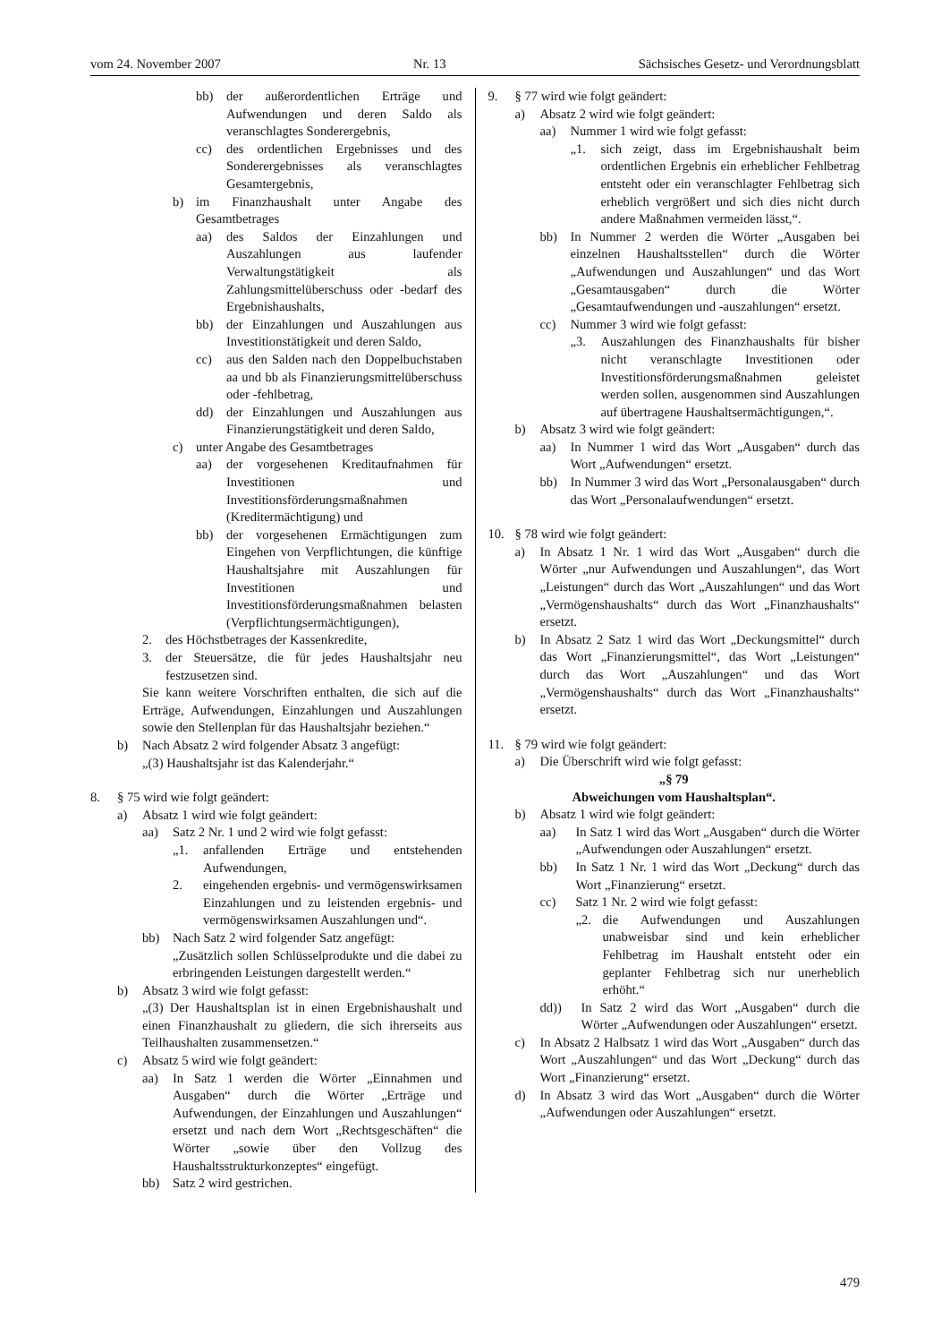vom 24. November 2007 Nr. 13 Sächsisches Gesetz- und Verordnungsblatt
bb) der außerordentlichen Erträge und Aufwendungen und deren Saldo als veranschlagtes Sonderergebnis,
cc) des ordentlichen Ergebnisses und des Sonderergebnisses als veranschlagtes Gesamtergebnis,
b) im Finanzhaushalt unter Angabe des Gesamtbetrages
aa) des Saldos der Einzahlungen und Auszahlungen aus laufender Verwaltungstätigkeit als Zahlungsmittelüberschuss oder -bedarf des Ergebnishaushalts,
bb) der Einzahlungen und Auszahlungen aus Investitionstätigkeit und deren Saldo,
cc) aus den Salden nach den Doppelbuchstaben aa und bb als Finanzierungsmittelüberschuss oder -fehlbetrag,
dd) der Einzahlungen und Auszahlungen aus Finanzierungstätigkeit und deren Saldo,
c) unter Angabe des Gesamtbetrages
aa) der vorgesehenen Kreditaufnahmen für Investitionen und Investitionsförderungsmaßnahmen (Kreditermächtigung) und
bb) der vorgesehenen Ermächtigungen zum Eingehen von Verpflichtungen, die künftige Haushaltsjahre mit Auszahlungen für Investitionen und Investitionsförderungsmaßnahmen belasten (Verpflichtungsermächtigungen),
2. des Höchstbetrages der Kassenkredite,
3. der Steuersätze, die für jedes Haushaltsjahr neu festzusetzen sind.
Sie kann weitere Vorschriften enthalten, die sich auf die Erträge, Aufwendungen, Einzahlungen und Auszahlungen sowie den Stellenplan für das Haushaltsjahr beziehen.“
b) Nach Absatz 2 wird folgender Absatz 3 angefügt:
„(3) Haushaltsjahr ist das Kalenderjahr.“
8. § 75 wird wie folgt geändert:
a) Absatz 1 wird wie folgt geändert:
aa) Satz 2 Nr. 1 und 2 wird wie folgt gefasst:
„1. anfallenden Erträge und entstehenden Aufwendungen,
2. eingehenden ergebnis- und vermögenswirksamen Einzahlungen und zu leistenden ergebnis- und vermögenswirksamen Auszahlungen und“.
bb) Nach Satz 2 wird folgender Satz angefügt:
„Zusätzlich sollen Schlüsselprodukte und die dabei zu erbringenden Leistungen dargestellt werden.“
b) Absatz 3 wird wie folgt gefasst:
„(3) Der Haushaltsplan ist in einen Ergebnishaushalt und einen Finanzhaushalt zu gliedern, die sich ihrerseits aus Teilhaushalten zusammensetzen.“
c) Absatz 5 wird wie folgt geändert:
aa) In Satz 1 werden die Wörter „Einnahmen und Ausgaben“ durch die Wörter „Erträge und Aufwendungen, der Einzahlungen und Auszahlungen“ ersetzt und nach dem Wort „Rechtsgeschäften“ die Wörter „sowie über den Vollzug des Haushaltsstrukturkonzeptes“ eingefügt.
bb) Satz 2 wird gestrichen.
9. § 77 wird wie folgt geändert:
a) Absatz 2 wird wie folgt geändert:
aa) Nummer 1 wird wie folgt gefasst:
„1. sich zeigt, dass im Ergebnishaushalt beim ordentlichen Ergebnis ein erheblicher Fehlbetrag entsteht oder ein veranschlagter Fehlbetrag sich erheblich vergrößert und sich dies nicht durch andere Maßnahmen vermeiden lässt,“.
bb) In Nummer 2 werden die Wörter „Ausgaben bei einzelnen Haushaltsstellen“ durch die Wörter „Aufwendungen und Auszahlungen“ und das Wort „Gesamtausgaben“ durch die Wörter „Gesamtaufwendungen und -auszahlungen“ ersetzt.
cc) Nummer 3 wird wie folgt gefasst:
„3. Auszahlungen des Finanzhaushalts für bisher nicht veranschlagte Investitionen oder Investitionsförderungsmaßnahmen geleistet werden sollen, ausgenommen sind Auszahlungen auf übertragene Haushaltsermächtigungen,“.
b) Absatz 3 wird wie folgt geändert:
aa) In Nummer 1 wird das Wort „Ausgaben“ durch das Wort „Aufwendungen“ ersetzt.
bb) In Nummer 3 wird das Wort „Personalausgaben“ durch das Wort „Personalaufwendungen“ ersetzt.
10. § 78 wird wie folgt geändert:
a) In Absatz 1 Nr. 1 wird das Wort „Ausgaben“ durch die Wörter „nur Aufwendungen und Auszahlungen“, das Wort „Leistungen“ durch das Wort „Auszahlungen“ und das Wort „Vermögenshaushalts“ durch das Wort „Finanzhaushalts“ ersetzt.
b) In Absatz 2 Satz 1 wird das Wort „Deckungsmittel“ durch das Wort „Finanzierungsmittel“, das Wort „Leistungen“ durch das Wort „Auszahlungen“ und das Wort „Vermögenshaushalts“ durch das Wort „Finanzhaushalts“ ersetzt.
11. § 79 wird wie folgt geändert:
a) Die Überschrift wird wie folgt gefasst:
„§ 79
Abweichungen vom Haushaltsplan“.
b) Absatz 1 wird wie folgt geändert:
aa) In Satz 1 wird das Wort „Ausgaben“ durch die Wörter „Aufwendungen oder Auszahlungen“ ersetzt.
bb) In Satz 1 Nr. 1 wird das Wort „Deckung“ durch das Wort „Finanzierung“ ersetzt.
cc) Satz 1 Nr. 2 wird wie folgt gefasst:
„2. die Aufwendungen und Auszahlungen unabweisbar sind und kein erheblicher Fehlbetrag im Haushalt entsteht oder ein geplanter Fehlbetrag sich nur unerheblich erhöht.“
dd)) In Satz 2 wird das Wort „Ausgaben“ durch die Wörter „Aufwendungen oder Auszahlungen“ ersetzt.
c) In Absatz 2 Halbsatz 1 wird das Wort „Ausgaben“ durch das Wort „Auszahlungen“ und das Wort „Deckung“ durch das Wort „Finanzierung“ ersetzt.
d) In Absatz 3 wird das Wort „Ausgaben“ durch die Wörter „Aufwendungen oder Auszahlungen“ ersetzt.
479